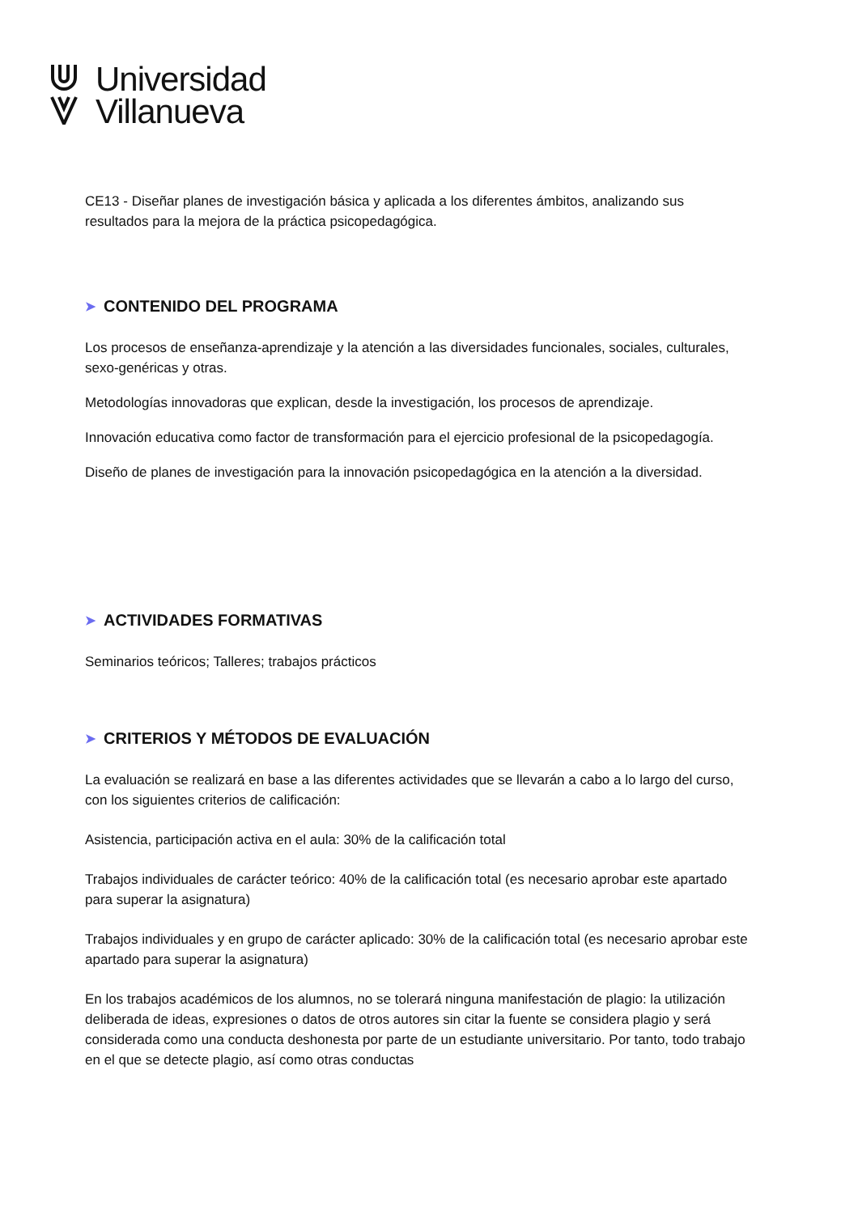Universidad
Villanueva
CE13 - Diseñar planes de investigación básica y aplicada a los diferentes ámbitos, analizando sus resultados para la mejora de la práctica psicopedagógica.
➤ CONTENIDO DEL PROGRAMA
Los procesos de enseñanza-aprendizaje y la atención a las diversidades funcionales, sociales, culturales, sexo-genéricas y otras.
Metodologías innovadoras que explican, desde la investigación, los procesos de aprendizaje.
Innovación educativa como factor de transformación para el ejercicio profesional de la psicopedagogía.
Diseño de planes de investigación para la innovación psicopedagógica en la atención a la diversidad.
➤ ACTIVIDADES FORMATIVAS
Seminarios teóricos; Talleres; trabajos prácticos
➤ CRITERIOS Y MÉTODOS DE EVALUACIÓN
La evaluación se realizará en base a las diferentes actividades que se llevarán a cabo a lo largo del curso, con los siguientes criterios de calificación:
Asistencia, participación activa en el aula: 30% de la calificación total
Trabajos individuales de carácter teórico: 40% de la calificación total (es necesario aprobar este apartado para superar la asignatura)
Trabajos individuales y en grupo de carácter aplicado: 30% de la calificación total (es necesario aprobar este apartado para superar la asignatura)
En los trabajos académicos de los alumnos, no se tolerará ninguna manifestación de plagio: la utilización deliberada de ideas, expresiones o datos de otros autores sin citar la fuente se considera plagio y será considerada como una conducta deshonesta por parte de un estudiante universitario. Por tanto, todo trabajo en el que se detecte plagio, así como otras conductas